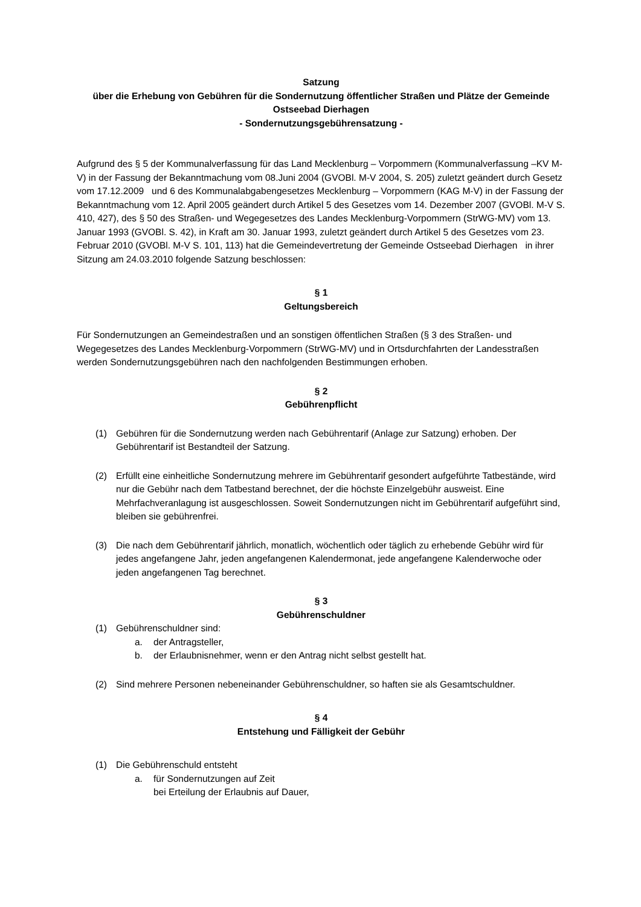Satzung
über die Erhebung von Gebühren für die Sondernutzung öffentlicher Straßen und Plätze der Gemeinde Ostseebad Dierhagen
- Sondernutzungsgebührensatzung -
Aufgrund des § 5 der Kommunalverfassung für das Land Mecklenburg – Vorpommern (Kommunalverfassung –KV M-V) in der Fassung der Bekanntmachung vom 08.Juni 2004 (GVOBl. M-V 2004, S. 205) zuletzt geändert durch Gesetz vom 17.12.2009 und 6 des Kommunalabgabengesetzes Mecklenburg – Vorpommern (KAG M-V) in der Fassung der Bekanntmachung vom 12. April 2005 geändert durch Artikel 5 des Gesetzes vom 14. Dezember 2007 (GVOBl. M-V S. 410, 427), des § 50 des Straßen- und Wegegesetzes des Landes Mecklenburg-Vorpommern (StrWG-MV) vom 13. Januar 1993 (GVOBl. S. 42), in Kraft am 30. Januar 1993, zuletzt geändert durch Artikel 5 des Gesetzes vom 23. Februar 2010 (GVOBl. M-V S. 101, 113) hat die Gemeindevertretung der Gemeinde Ostseebad Dierhagen in ihrer Sitzung am 24.03.2010 folgende Satzung beschlossen:
§ 1
Geltungsbereich
Für Sondernutzungen an Gemeindestraßen und an sonstigen öffentlichen Straßen (§ 3 des Straßen- und Wegegesetzes des Landes Mecklenburg-Vorpommern (StrWG-MV) und in Ortsdurchfahrten der Landesstraßen werden Sondernutzungsgebühren nach den nachfolgenden Bestimmungen erhoben.
§ 2
Gebührenpflicht
(1) Gebühren für die Sondernutzung werden nach Gebührentarif (Anlage zur Satzung) erhoben. Der Gebührentarif ist Bestandteil der Satzung.
(2) Erfüllt eine einheitliche Sondernutzung mehrere im Gebührentarif gesondert aufgeführte Tatbestände, wird nur die Gebühr nach dem Tatbestand berechnet, der die höchste Einzelgebühr ausweist. Eine Mehrfachveranlagung ist ausgeschlossen. Soweit Sondernutzungen nicht im Gebührentarif aufgeführt sind, bleiben sie gebührenfrei.
(3) Die nach dem Gebührentarif jährlich, monatlich, wöchentlich oder täglich zu erhebende Gebühr wird für jedes angefangene Jahr, jeden angefangenen Kalendermonat, jede angefangene Kalenderwoche oder jeden angefangenen Tag berechnet.
§ 3
Gebührenschuldner
(1) Gebührenschuldner sind:
a. der Antragsteller,
b. der Erlaubnisnehmer, wenn er den Antrag nicht selbst gestellt hat.
(2) Sind mehrere Personen nebeneinander Gebührenschuldner, so haften sie als Gesamtschuldner.
§ 4
Entstehung und Fälligkeit der Gebühr
(1) Die Gebührenschuld entsteht
a. für Sondernutzungen auf Zeit
bei Erteilung der Erlaubnis auf Dauer,